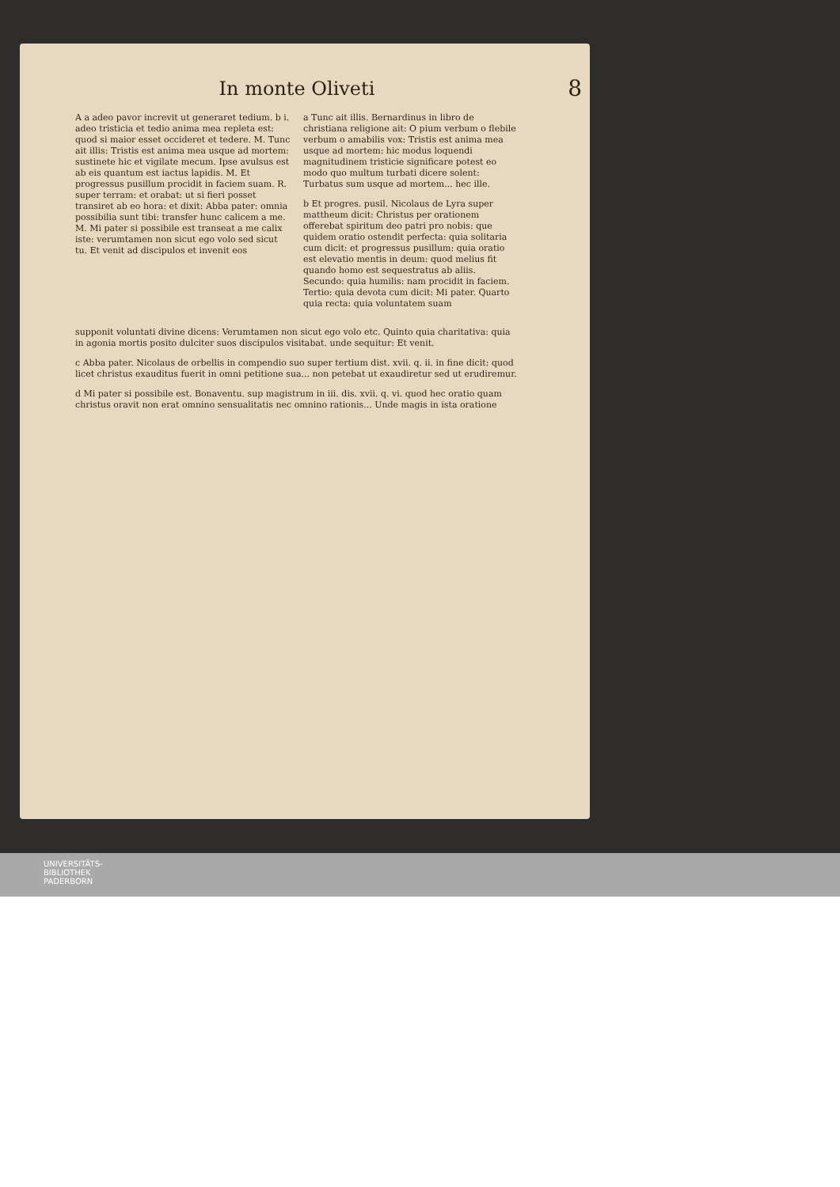In monte Oliveti
8
A a adeo pavor increvit ut generaret tedium. b i. adeo tristicia et tedio anima mea repleta est: quod si maior esset occideret et tedere. M. Tunc ait illis: Tristis est anima mea usque ad mortem: sustinete hic et vigilate mecum. Ipse avulsus est ab eis quantum est iactus lapidis. M. Et progressus pusillum procidit in faciem suam. R. super terram: et orabat: ut si fieri posset transiret ab eo hora: et dixit: Abba pater: omnia possibilia sunt tibi: transfer hunc calicem a me. M. Mi pater si possibile est transeat a me calix iste: verumtamen non sicut ego volo sed sicut tu. Et venit ad discipulos et invenit eos
a Tunc ait illis. Bernardinus in libro de christiana religione ait: O pium verbum o flebile verbum o amabilis vox: Tristis est anima mea usque ad mortem: hic modus loquendi magnitudinem tristicie significare potest eo modo quo multum turbati dicere solent: Turbatus sum usque ad mortem... hec ille.
b Et progres. pusil. Nicolaus de Lyra super mattheum dicit: Christus per orationem offerebat spiritum deo patri pro nobis: que quidem oratio ostendit perfecta: quia solitaria cum dicit: et progressus pusillum: quia oratio est elevatio mentis in deum: quod melius fit quando homo est sequestratus ab aliis. Secundo: quia humilis: nam procidit in faciem. Tertio: quia devota cum dicit: Mi pater. Quarto quia recta: quia voluntatem suam
supponit voluntati divine dicens: Verumtamen non sicut ego volo etc. Quinto quia charitativa: quia in agonia mortis posito dulciter suos discipulos visitabat. unde sequitur: Et venit.
c Abba pater. Nicolaus de orbellis in compendio suo super tertium dist. xvii. q. ii. in fine dicit: quod licet christus exauditus fuerit in omni petitione sua... non petebat ut exaudiretur sed ut erudiremur.
d Mi pater si possibile est. Bonaventu. sup magistrum in iii. dis. xvii. q. vi. quod hec oratio quam christus oravit non erat omnino sensualitatis nec omnino rationis... Unde magis in ista oratione
UNIVERSITÄTS-
BIBLIOTHEK
PADERBORN